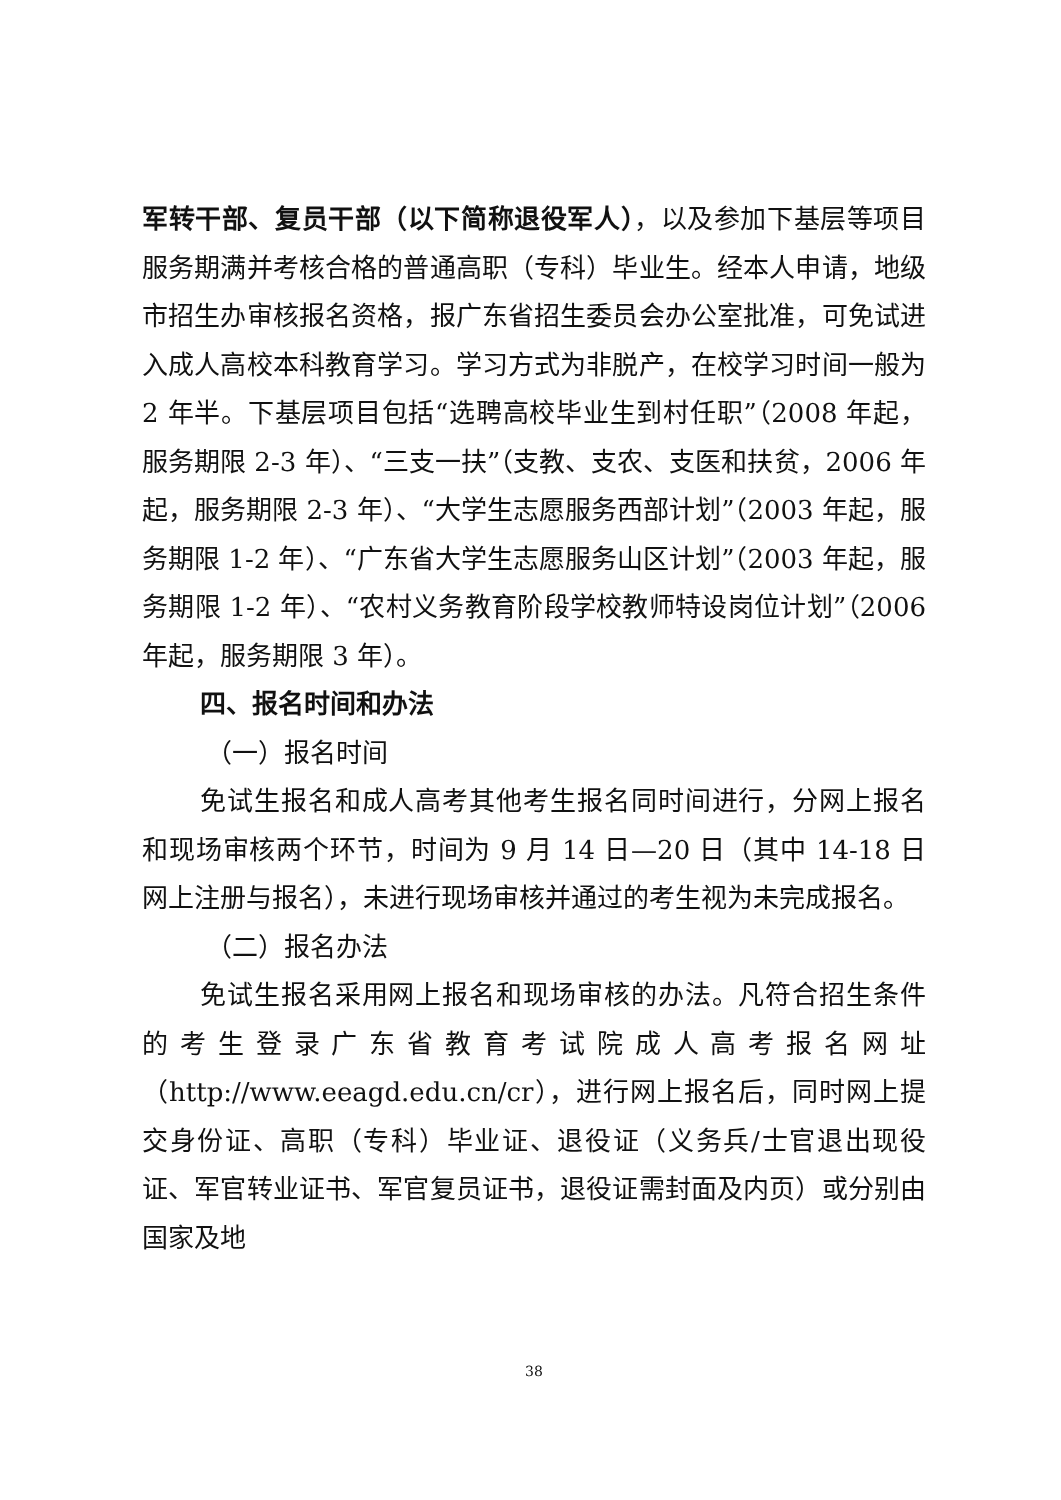军转干部、复员干部（以下简称退役军人），以及参加下基层等项目服务期满并考核合格的普通高职（专科）毕业生。经本人申请，地级市招生办审核报名资格，报广东省招生委员会办公室批准，可免试进入成人高校本科教育学习。学习方式为非脱产，在校学习时间一般为 2 年半。下基层项目包括“选聘高校毕业生到村任职”（2008 年起，服务期限 2-3 年）、“三支一扶”（支教、支农、支医和扶贫，2006 年起，服务期限 2-3 年）、“大学生志愿服务西部计划”（2003 年起，服务期限 1-2 年）、“广东省大学生志愿服务山区计划”（2003 年起，服务期限 1-2 年）、“农村义务教育阶段学校教师特设岗位计划”（2006 年起，服务期限 3 年）。
四、报名时间和办法
（一）报名时间
免试生报名和成人高考其他考生报名同时间进行，分网上报名和现场审核两个环节，时间为 9 月 14 日—20 日（其中 14-18 日网上注册与报名），未进行现场审核并通过的考生视为未完成报名。
（二）报名办法
免试生报名采用网上报名和现场审核的办法。凡符合招生条件的考生登录广东省教育考试院成人高考报名网址（http://www.eeagd.edu.cn/cr），进行网上报名后，同时网上提交身份证、高职（专科）毕业证、退役证（义务兵/士官退出现役证、军官转业证书、军官复员证书，退役证需封面及内页）或分别由国家及地
38